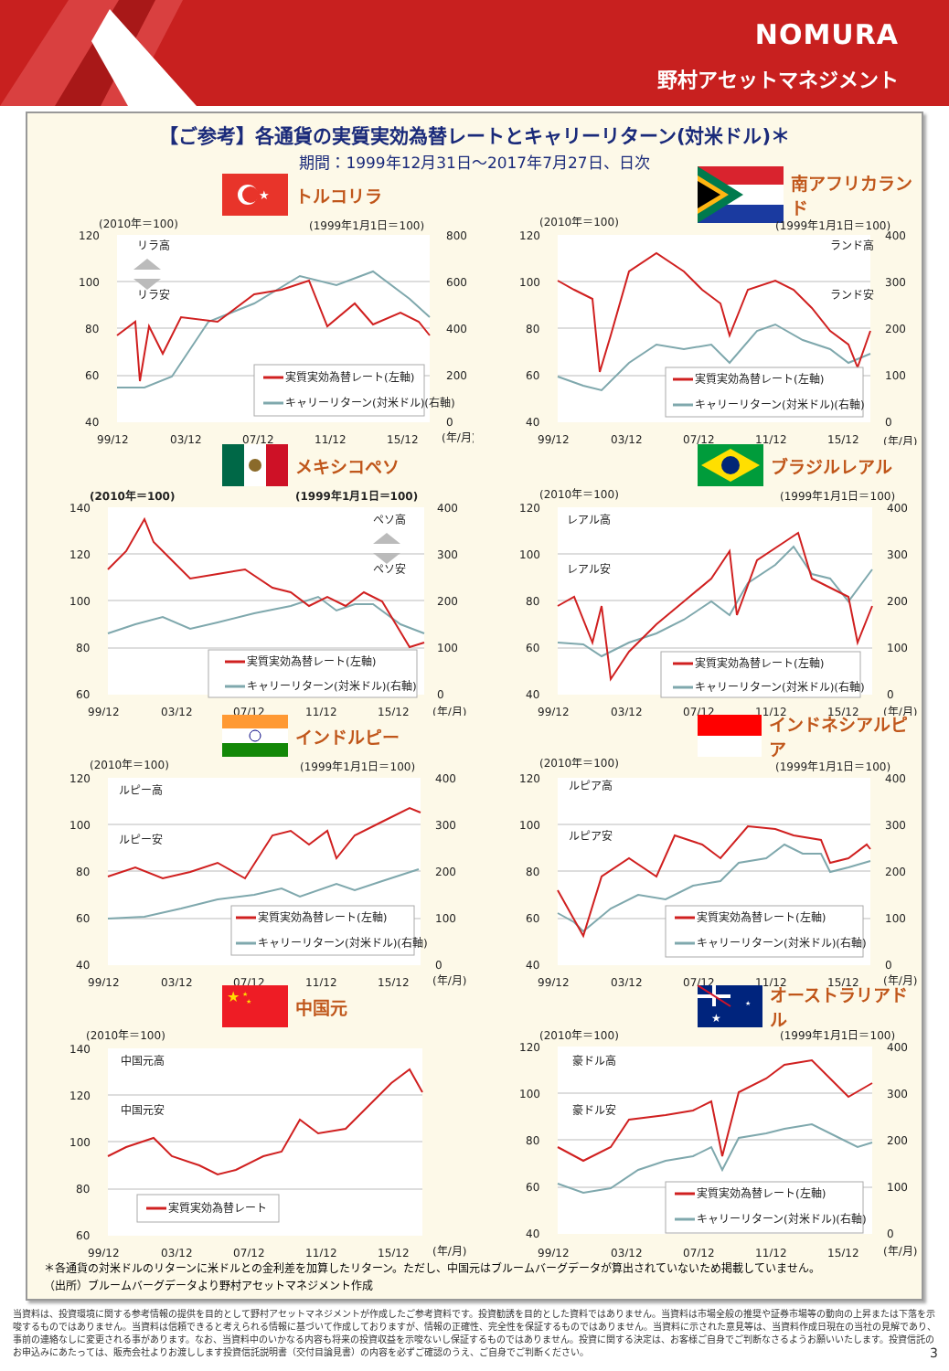NOMURA
野村アセットマネジメント
【ご参考】各通貨の実質実効為替レートとキャリーリターン(対米ドル)＊
期間：1999年12月31日～2017年7月27日、日次
★
トルコリラ
(2010年＝100)
(1999年1月1日＝100)
120
100
80
60
40
800
600
400
200
0
99/12
03/12
07/12
11/12
15/12
(年/月)
リラ高
リラ安
実質実効為替レート(左軸)
キャリーリターン(対米ドル)(右軸)
南アフリカランド
(2010年＝100)
(1999年1月1日＝100)
120
100
80
60
40
400
300
200
100
0
99/12
03/12
07/12
11/12
15/12
(年/月)
ランド高
ランド安
実質実効為替レート(左軸)
キャリーリターン(対米ドル)(右軸)
メキシコペソ
(2010年＝100)
(1999年1月1日＝100)
140
120
100
80
60
400
300
200
100
0
99/12
03/12
07/12
11/12
15/12
(年/月)
ペソ高
ペソ安
実質実効為替レート(左軸)
キャリーリターン(対米ドル)(右軸)
ブラジルレアル
(2010年＝100)
(1999年1月1日＝100)
120
100
80
60
40
400
300
200
100
0
99/12
03/12
07/12
11/12
15/12
(年/月)
レアル高
レアル安
実質実効為替レート(左軸)
キャリーリターン(対米ドル)(右軸)
インドルピー
(2010年＝100)
(1999年1月1日＝100)
120
100
80
60
40
400
300
200
100
0
99/12
03/12
07/12
11/12
15/12
(年/月)
ルピー高
ルピー安
実質実効為替レート(左軸)
キャリーリターン(対米ドル)(右軸)
インドネシアルピア
(2010年＝100)
(1999年1月1日＝100)
120
100
80
60
40
400
300
200
100
0
99/12
03/12
07/12
11/12
15/12
(年/月)
ルピア高
ルピア安
実質実効為替レート(左軸)
キャリーリターン(対米ドル)(右軸)
★
★
★
中国元
(2010年＝100)
140
120
100
80
60
99/12
03/12
07/12
11/12
15/12
(年/月)
中国元高
中国元安
実質実効為替レート
★
★
オーストラリアドル
(2010年＝100)
(1999年1月1日＝100)
120
100
80
60
40
400
300
200
100
0
99/12
03/12
07/12
11/12
15/12
(年/月)
豪ドル高
豪ドル安
実質実効為替レート(左軸)
キャリーリターン(対米ドル)(右軸)
＊各通貨の対米ドルのリターンに米ドルとの金利差を加算したリターン。ただし、中国元はブルームバーグデータが算出されていないため掲載していません。
（出所）ブルームバーグデータより野村アセットマネジメント作成
当資料は、投資環境に関する参考情報の提供を目的として野村アセットマネジメントが作成したご参考資料です。投資勧誘を目的とした資料ではありません。当資料は市場全般の推奨や証券市場等の動向の上昇または下落を示唆するものではありません。当資料は信頼できると考えられる情報に基づいて作成しておりますが、情報の正確性、完全性を保証するものではありません。当資料に示された意見等は、当資料作成日現在の当社の見解であり、事前の連絡なしに変更される事があります。なお、当資料中のいかなる内容も将来の投資収益を示唆ないし保証するものではありません。投資に関する決定は、お客様ご自身でご判断なさるようお願いいたします。投資信託のお申込みにあたっては、販売会社よりお渡しします投資信託説明書（交付目論見書）の内容を必ずご確認のうえ、ご自身でご判断ください。
3